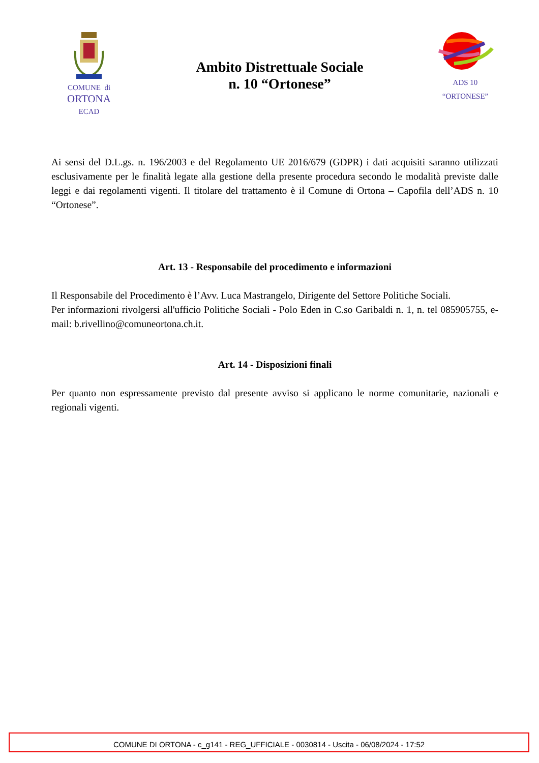COMUNE di
ORTONA
ECAD
Ambito Distrettuale Sociale
n. 10 “Ortonese”
ADS 10
“ORTONESE”
Ai sensi del D.L.gs. n. 196/2003 e del Regolamento UE 2016/679 (GDPR) i dati acquisiti saranno utilizzati esclusivamente per le finalità legate alla gestione della presente procedura secondo le modalità previste dalle leggi e dai regolamenti vigenti. Il titolare del trattamento è il Comune di Ortona – Capofila dell’ADS n. 10 “Ortonese”.
Art. 13 - Responsabile del procedimento e informazioni
Il Responsabile del Procedimento è l’Avv. Luca Mastrangelo, Dirigente del Settore Politiche Sociali.
Per informazioni rivolgersi all'ufficio Politiche Sociali - Polo Eden in C.so Garibaldi n. 1, n. tel 085905755, e-mail: b.rivellino@comuneortona.ch.it.
Art. 14 - Disposizioni finali
Per quanto non espressamente previsto dal presente avviso si applicano le norme comunitarie, nazionali e regionali vigenti.
COMUNE DI ORTONA - c_g141 - REG_UFFICIALE - 0030814 - Uscita - 06/08/2024 - 17:52